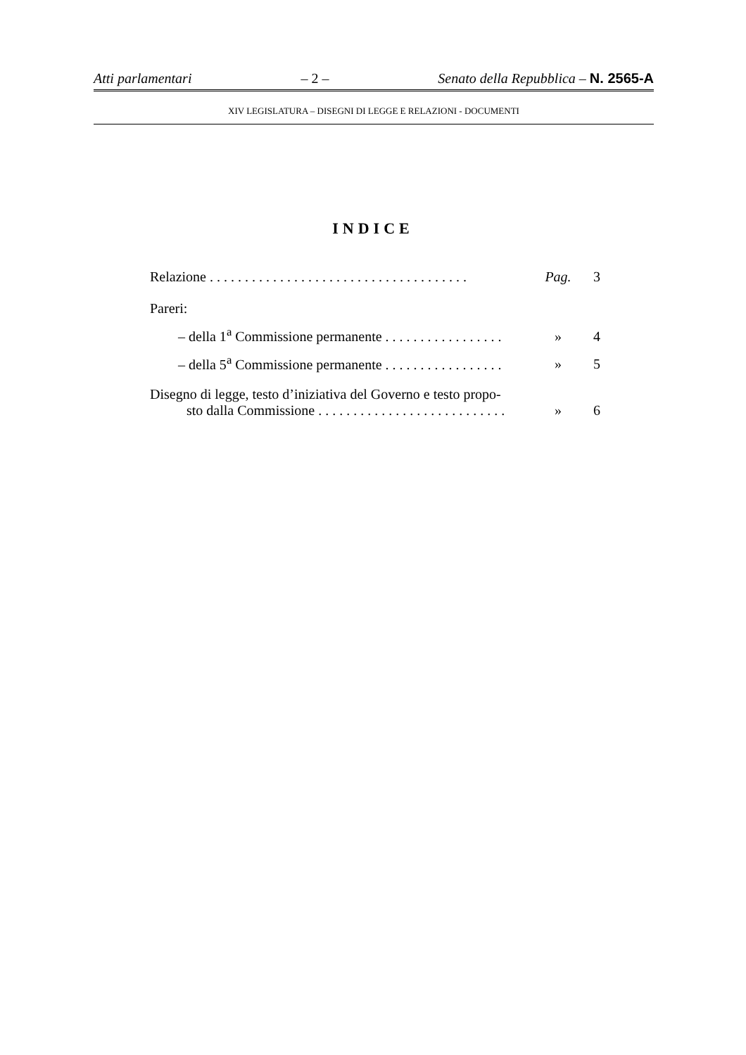Atti parlamentari – 2 – Senato della Repubblica – N. 2565-A
XIV LEGISLATURA – DISEGNI DI LEGGE E RELAZIONI - DOCUMENTI
INDICE
Relazione . . . . . . . . . . . . . . . . . . . . . . . . . . . . . . . . . . . . . Pag. 3
Pareri:
– della 1<sup>a</sup> Commissione permanente . . . . . . . . . . . . . . . . . » 4
– della 5<sup>a</sup> Commissione permanente . . . . . . . . . . . . . . . . . » 5
Disegno di legge, testo d’iniziativa del Governo e testo propo-
sto dalla Commissione . . . . . . . . . . . . . . . . . . . . . . . . . . . » 6